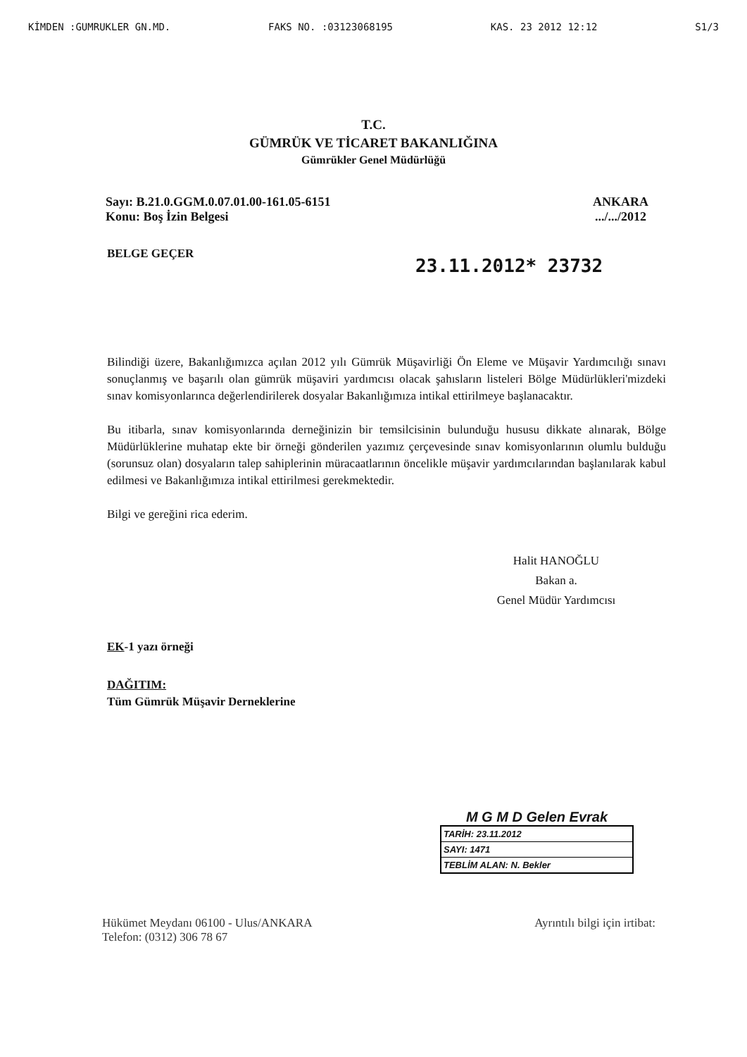KİMDEN :GUMRUKLER GN.MD. FAKS NO. :03123068195 KAS. 23 2012 12:12 S1/3
T.C.
GÜMRÜK VE TİCARET BAKANLIĞINA
Gümrükler Genel Müdürlüğü
Sayı: B.21.0.GGM.0.07.01.00-161.05-6151
Konu: Boş İzin Belgesi
ANKARA
.../.../2012
BELGE GEÇER
23.11.2012* 23732
Bilindiği üzere, Bakanlığımızca açılan 2012 yılı Gümrük Müşavirliği Ön Eleme ve Müşavir Yardımcılığı sınavı sonuçlanmış ve başarılı olan gümrük müşaviri yardımcısı olacak şahısların listeleri Bölge Müdürlükleri'mizdeki sınav komisyonlarınca değerlendirilerek dosyalar Bakanlığımıza intikal ettirilmeye başlanacaktır.
Bu itibarla, sınav komisyonlarında derneğinizin bir temsilcisinin bulunduğu hususu dikkate alınarak, Bölge Müdürlüklerine muhatap ekte bir örneği gönderilen yazımız çerçevesinde sınav komisyonlarının olumlu bulduğu (sorunsuz olan) dosyaların talep sahiplerinin müracaatlarının öncelikle müşavir yardımcılarından başlanılarak kabul edilmesi ve Bakanlığımıza intikal ettirilmesi gerekmektedir.
Bilgi ve gereğini rica ederim.
Halit HANOĞLU
Bakan a.
Genel Müdür Yardımcısı
EK-1 yazı örneği
DAĞITIM:
Tüm Gümrük Müşavir Derneklerine
M G M D Gelen Evrak
| TARİH: 23.11.2012 |
| SAYI: 1471 |
| TEBLİM ALAN: N. Bekler |
Hükümet Meydanı 06100 - Ulus/ANKARA
Telefon: (0312) 306 78 67
Ayrıntılı bilgi için irtibat: